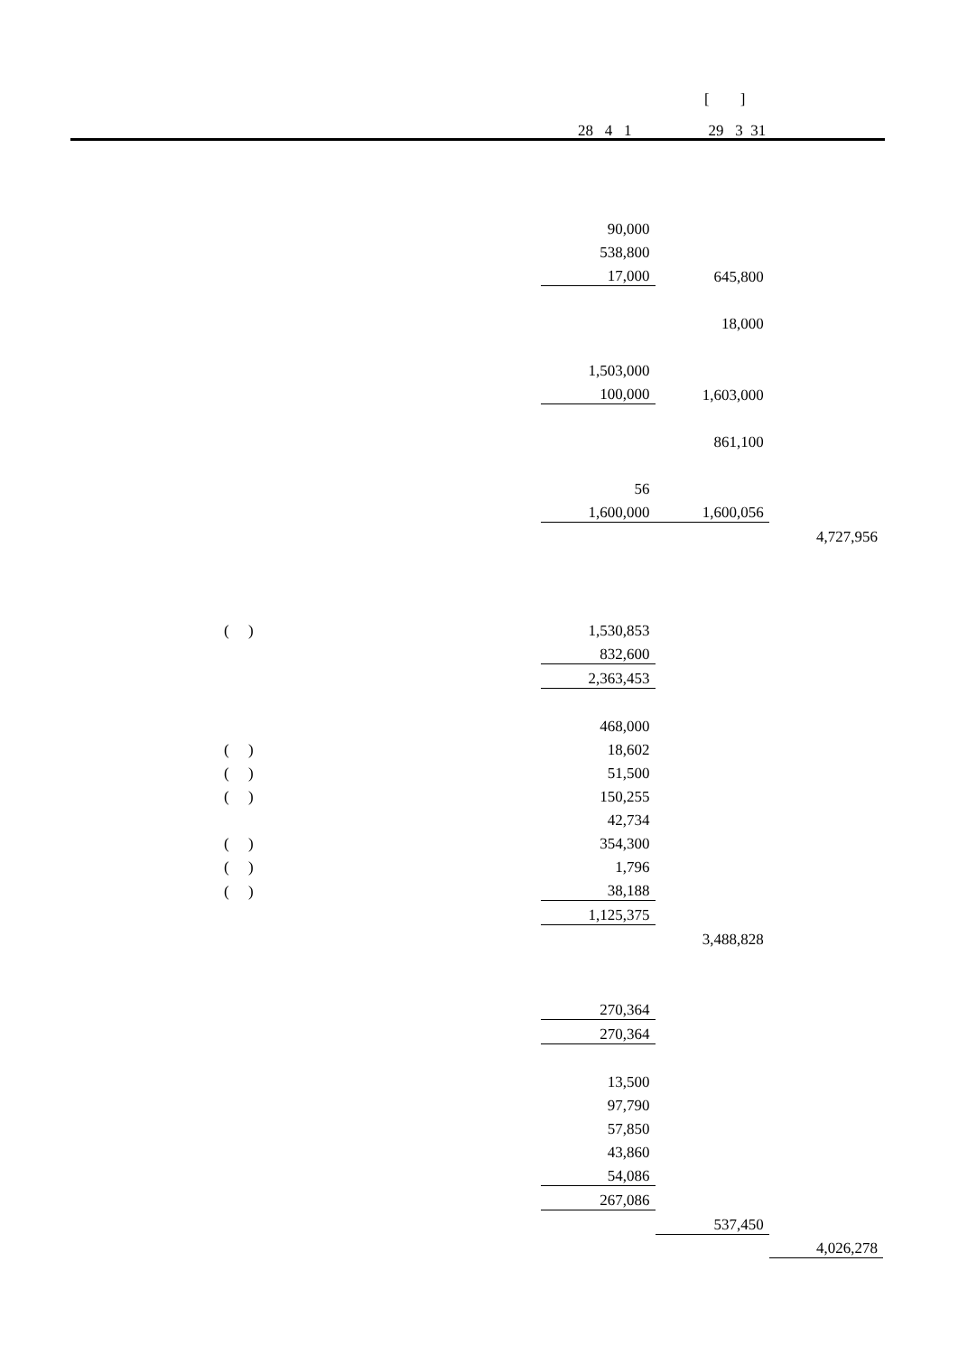[ ]
28 4 1 29 3 31
| | 90,000 | | |
| | 538,800 | | |
| | 17,000 | 645,800 | |
| | | 18,000 | |
| | 1,503,000 | | |
| | 100,000 | 1,603,000 | |
| | | 861,100 | |
| | 56 | | |
| | 1,600,000 | 1,600,056 | |
| | | | 4,727,956 |
| ( ) | 1,530,853 | | |
| | 832,600 | | |
| | 2,363,453 | | |
| | 468,000 | | |
| ( ) | 18,602 | | |
| ( ) | 51,500 | | |
| ( ) | 150,255 | | |
| | 42,734 | | |
| ( ) | 354,300 | | |
| ( ) | 1,796 | | |
| ( ) | 38,188 | | |
| | 1,125,375 | | |
| | | 3,488,828 | |
| | 270,364 | | |
| | 270,364 | | |
| | 13,500 | | |
| | 97,790 | | |
| | 57,850 | | |
| | 43,860 | | |
| | 54,086 | | |
| | 267,086 | | |
| | | 537,450 | |
| | | | 4,026,278 |